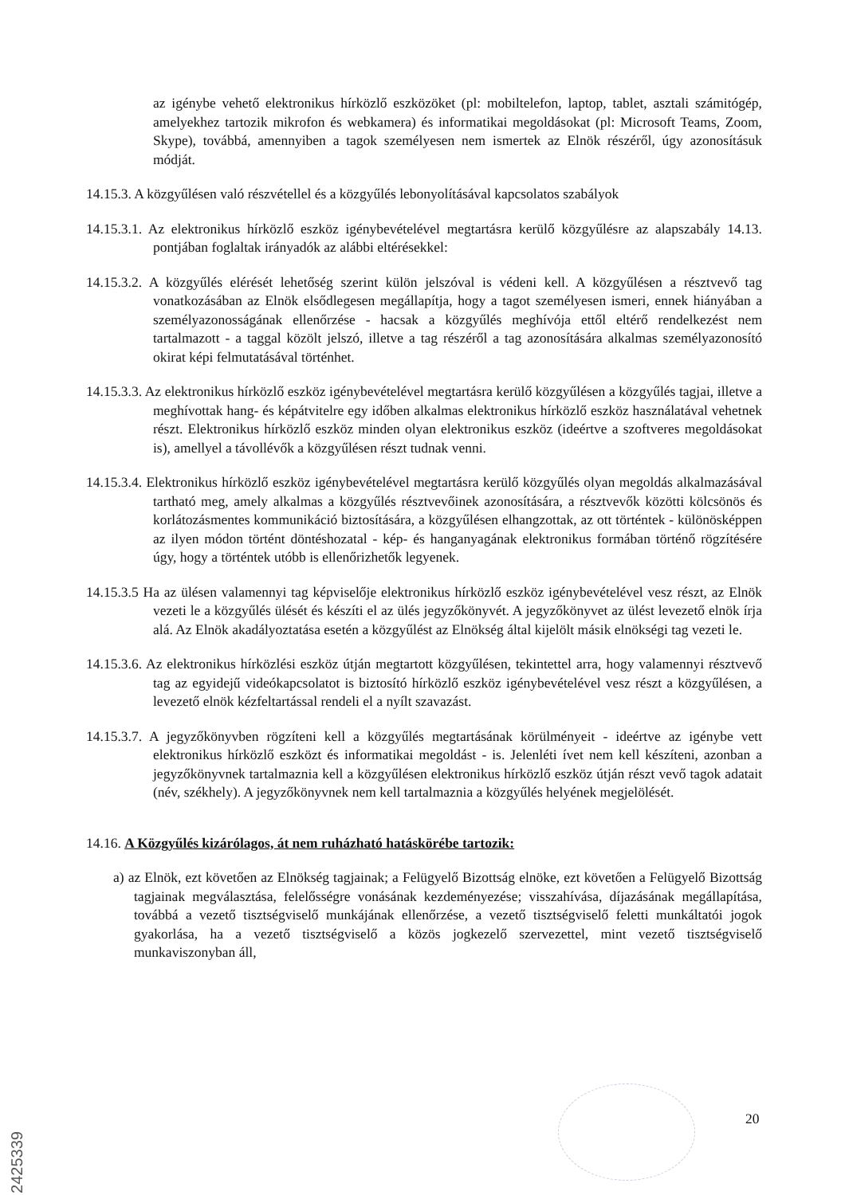az igénybe vehető elektronikus hírközlő eszközöket (pl: mobiltelefon, laptop, tablet, asztali számitógép, amelyekhez tartozik mikrofon és webkamera) és informatikai megoldásokat (pl: Microsoft Teams, Zoom, Skype), továbbá, amennyiben a tagok személyesen nem ismertek az Elnök részéről, úgy azonosításuk módját.
14.15.3. A közgyűlésen való részvétellel és a közgyűlés lebonyolításával kapcsolatos szabályok
14.15.3.1. Az elektronikus hírközlő eszköz igénybevételével megtartásra kerülő közgyűlésre az alapszabály 14.13. pontjában foglaltak irányadók az alábbi eltérésekkel:
14.15.3.2. A közgyűlés elérését lehetőség szerint külön jelszóval is védeni kell. A közgyűlésen a résztvevő tag vonatkozásában az Elnök elsődlegesen megállapítja, hogy a tagot személyesen ismeri, ennek hiányában a személyazonosságának ellenőrzése - hacsak a közgyűlés meghívója ettől eltérő rendelkezést nem tartalmazott - a taggal közölt jelszó, illetve a tag részéről a tag azonosítására alkalmas személyazonosító okirat képi felmutatásával történhet.
14.15.3.3. Az elektronikus hírközlő eszköz igénybevételével megtartásra kerülő közgyűlésen a közgyűlés tagjai, illetve a meghívottak hang- és képátvitelre egy időben alkalmas elektronikus hírközlő eszköz használatával vehetnek részt. Elektronikus hírközlő eszköz minden olyan elektronikus eszköz (ideértve a szoftveres megoldásokat is), amellyel a távollévők a közgyűlésen részt tudnak venni.
14.15.3.4. Elektronikus hírközlő eszköz igénybevételével megtartásra kerülő közgyűlés olyan megoldás alkalmazásával tartható meg, amely alkalmas a közgyűlés résztvevőinek azonosítására, a résztvevők közötti kölcsönös és korlátozásmentes kommunikáció biztosítására, a közgyűlésen elhangzottak, az ott történtek - különösképpen az ilyen módon történt döntéshozatal - kép- és hanganyagának elektronikus formában történő rögzítésére úgy, hogy a történtek utóbb is ellenőrizhetők legyenek.
14.15.3.5 Ha az ülésen valamennyi tag képviselője elektronikus hírközlő eszköz igénybevételével vesz részt, az Elnök vezeti le a közgyűlés ülését és készíti el az ülés jegyzőkönyvét. A jegyzőkönyvet az ülést levezető elnök írja alá. Az Elnök akadályoztatása esetén a közgyűlést az Elnökség által kijelölt másik elnökségi tag vezeti le.
14.15.3.6. Az elektronikus hírközlési eszköz útján megtartott közgyűlésen, tekintettel arra, hogy valamennyi résztvevő tag az egyidejű videókapcsolatot is biztosító hírközlő eszköz igénybevételével vesz részt a közgyűlésen, a levezető elnök kézfeltartással rendeli el a nyílt szavazást.
14.15.3.7. A jegyzőkönyvben rögzíteni kell a közgyűlés megtartásának körülményeit - ideértve az igénybe vett elektronikus hírközlő eszközt és informatikai megoldást - is. Jelenléti ívet nem kell készíteni, azonban a jegyzőkönyvnek tartalmaznia kell a közgyűlésen elektronikus hírközlő eszköz útján részt vevő tagok adatait (név, székhely). A jegyzőkönyvnek nem kell tartalmaznia a közgyűlés helyének megjelölését.
14.16. A Közgyűlés kizárólagos, át nem ruházható hatáskörébe tartozik:
a) az Elnök, ezt követően az Elnökség tagjainak; a Felügyelő Bizottság elnöke, ezt követően a Felügyelő Bizottság tagjainak megválasztása, felelősségre vonásának kezdeményezése; visszahívása, díjazásának megállapítása, továbbá a vezető tisztségviselő munkájának ellenőrzése, a vezető tisztségviselő feletti munkáltatói jogok gyakorlása, ha a vezető tisztségviselő a közös jogkezelő szervezettel, mint vezető tisztségviselő munkaviszonyban áll,
20
2425339